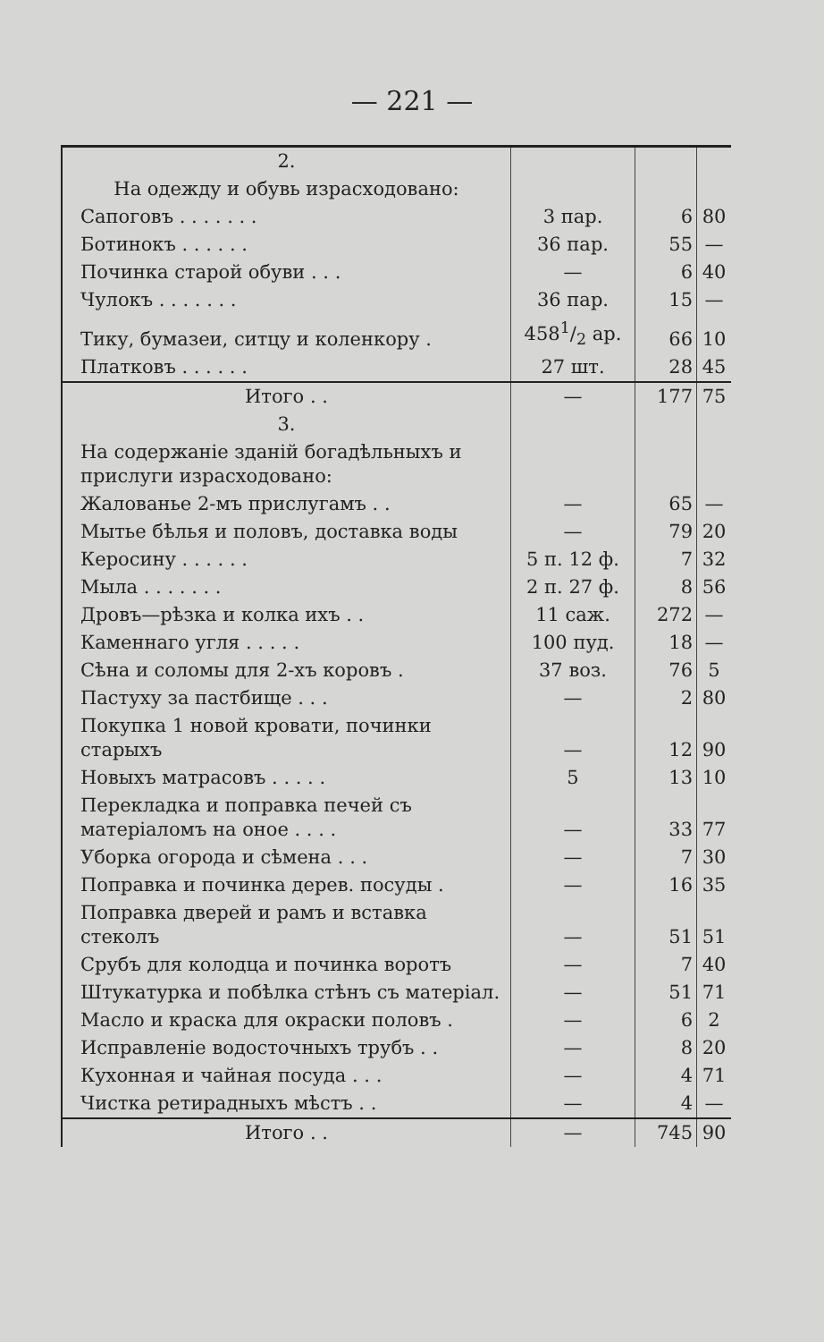— 221 —
| 2. | | | |
| На одежду и обувь израсходовано: | | | |
| Сапоговъ . . . . . . . | 3 пар. | 6 | 80 |
| Ботинокъ . . . . . . | 36 пар. | 55 | — |
| Починка старой обуви . . . | — | 6 | 40 |
| Чулокъ . . . . . . . | 36 пар. | 15 | — |
| Тику, бумазеи, ситцу и коленкору . | 4581/2 ар. | 66 | 10 |
| Платковъ . . . . . . | 27 шт. | 28 | 45 |
| Итого . . | — | 177 | 75 |
| 3. | | | |
| На содержаніе зданій богадѣльныхъ и прислуги израсходовано: | | | |
| Жалованье 2-мъ прислугамъ . . | — | 65 | — |
| Мытье бѣлья и половъ, доставка воды | — | 79 | 20 |
| Керосину . . . . . . | 5 п. 12 ф. | 7 | 32 |
| Мыла . . . . . . . | 2 п. 27 ф. | 8 | 56 |
| Дровъ—рѣзка и колка ихъ . . | 11 саж. | 272 | — |
| Каменнаго угля . . . . . | 100 пуд. | 18 | — |
| Сѣна и соломы для 2-хъ коровъ . | 37 воз. | 76 | 5 |
| Пастуху за пастбище . . . | — | 2 | 80 |
| Покупка 1 новой кровати, починки старыхъ | — | 12 | 90 |
| Новыхъ матрасовъ . . . . . | 5 | 13 | 10 |
| Перекладка и поправка печей съ матеріаломъ на оное . . . . | — | 33 | 77 |
| Уборка огорода и сѣмена . . . | — | 7 | 30 |
| Поправка и починка дерев. посуды . | — | 16 | 35 |
| Поправка дверей и рамъ и вставка стеколъ | — | 51 | 51 |
| Срубъ для колодца и починка воротъ | — | 7 | 40 |
| Штукатурка и побѣлка стѣнъ съ матеріал. | — | 51 | 71 |
| Масло и краска для окраски половъ . | — | 6 | 2 |
| Исправленіе водосточныхъ трубъ . . | — | 8 | 20 |
| Кухонная и чайная посуда . . . | — | 4 | 71 |
| Чистка ретирадныхъ мѣстъ . . | — | 4 | — |
| Итого . . | — | 745 | 90 |